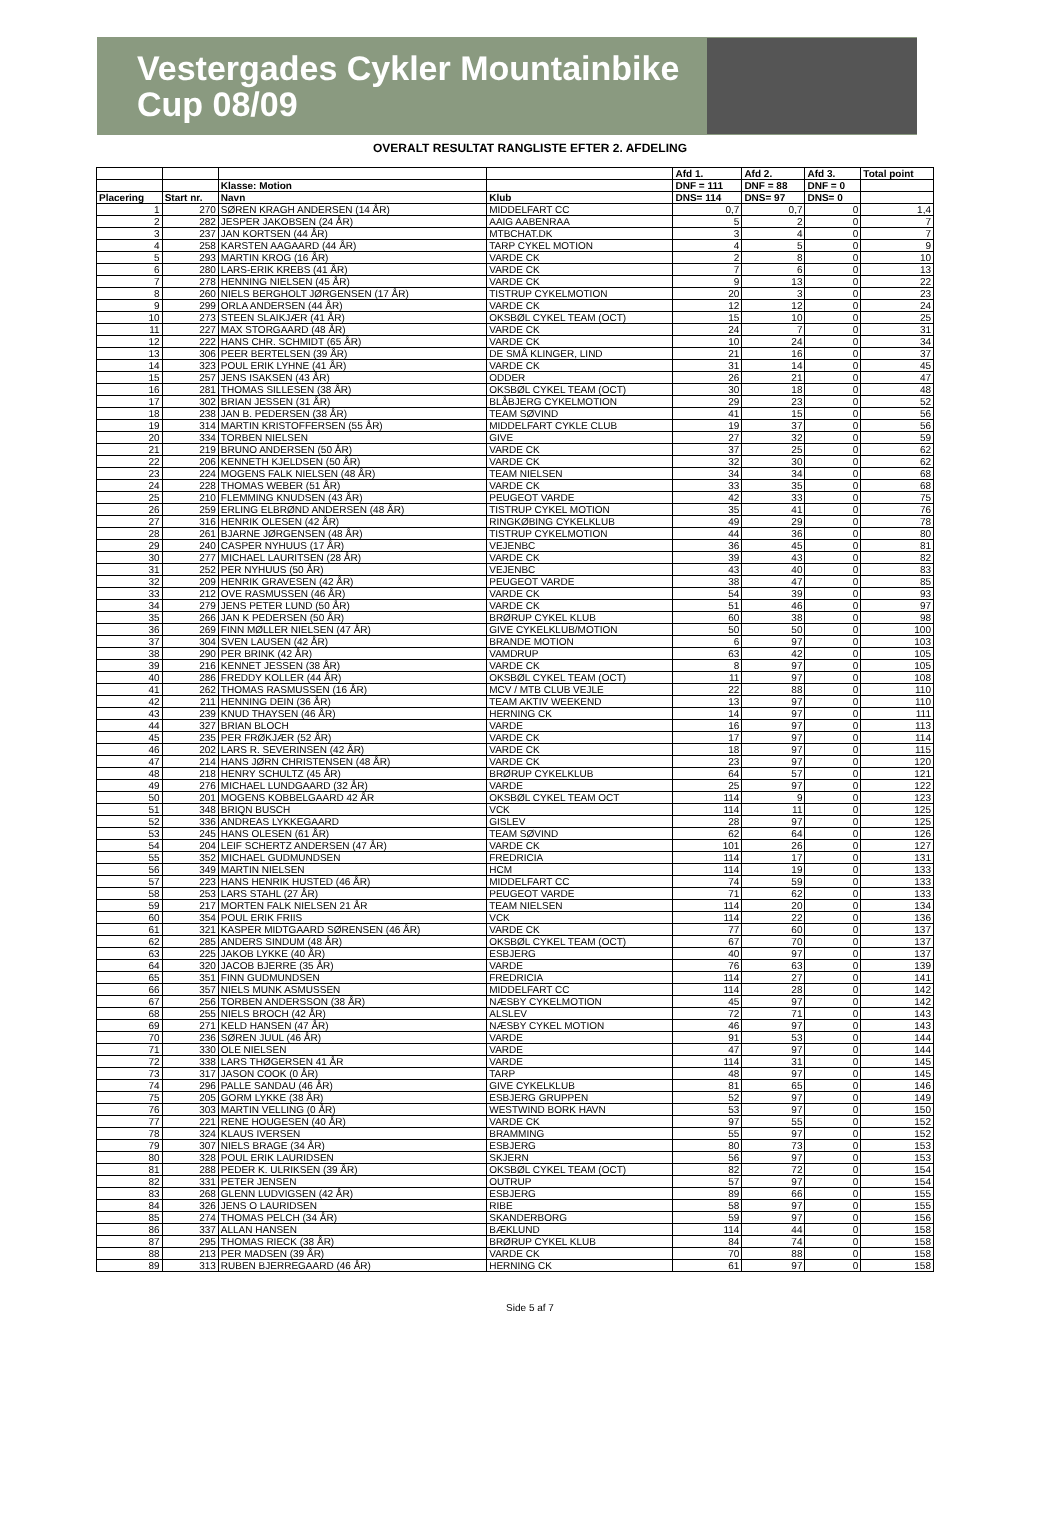Vestergades Cykler Mountainbike Cup 08/09
OVERALT RESULTAT RANGLISTE EFTER 2. AFDELING
| | | | | Afd 1. | Afd 2. | Afd 3. | Total point |
| --- | --- | --- | --- | --- | --- | --- | --- |
| | | Klasse: Motion | | DNF = 111 | DNF = 88 | DNF = 0 | |
| Placering | Start nr. | Navn | Klub | DNS= 114 | DNS= 97 | DNS= 0 | |
| 1 | 270 | SØREN KRAGH ANDERSEN (14 ÅR) | MIDDELFART CC | 0,7 | 0,7 | 0 | 1,4 |
| 2 | 282 | JESPER JAKOBSEN (24 ÅR) | AAIG AABENRAA | 5 | 2 | 0 | 7 |
| 3 | 237 | JAN KORTSEN (44 ÅR) | MTBCHAT.DK | 3 | 4 | 0 | 7 |
| 4 | 258 | KARSTEN AAGAARD (44 ÅR) | TARP CYKEL MOTION | 4 | 5 | 0 | 9 |
| 5 | 293 | MARTIN KROG (16 ÅR) | VARDE CK | 2 | 8 | 0 | 10 |
| 6 | 280 | LARS-ERIK KREBS (41 ÅR) | VARDE CK | 7 | 6 | 0 | 13 |
| 7 | 278 | HENNING NIELSEN (45 ÅR) | VARDE CK | 9 | 13 | 0 | 22 |
| 8 | 260 | NIELS BERGHOLT JØRGENSEN (17 ÅR) | TISTRUP CYKELMOTION | 20 | 3 | 0 | 23 |
| 9 | 299 | ORLA ANDERSEN (44 ÅR) | VARDE CK | 12 | 12 | 0 | 24 |
| 10 | 273 | STEEN SLAIKJÆR (41 ÅR) | OKSBØL CYKEL TEAM (OCT) | 15 | 10 | 0 | 25 |
| 11 | 227 | MAX STORGAARD (48 ÅR) | VARDE CK | 24 | 7 | 0 | 31 |
| 12 | 222 | HANS CHR. SCHMIDT (65 ÅR) | VARDE CK | 10 | 24 | 0 | 34 |
| 13 | 306 | PEER BERTELSEN (39 ÅR) | DE SMÅ KLINGER, LIND | 21 | 16 | 0 | 37 |
| 14 | 323 | POUL ERIK LYHNE (41 ÅR) | VARDE CK | 31 | 14 | 0 | 45 |
| 15 | 257 | JENS ISAKSEN (43 ÅR) | ODDER | 26 | 21 | 0 | 47 |
| 16 | 281 | THOMAS SILLESEN (38 ÅR) | OKSBØL CYKEL TEAM (OCT) | 30 | 18 | 0 | 48 |
| 17 | 302 | BRIAN JESSEN (31 ÅR) | BLÅBJERG CYKELMOTION | 29 | 23 | 0 | 52 |
| 18 | 238 | JAN B. PEDERSEN (38 ÅR) | TEAM SØVIND | 41 | 15 | 0 | 56 |
| 19 | 314 | MARTIN KRISTOFFERSEN (55 ÅR) | MIDDELFART CYKLE CLUB | 19 | 37 | 0 | 56 |
| 20 | 334 | TORBEN NIELSEN | GIVE | 27 | 32 | 0 | 59 |
| 21 | 219 | BRUNO ANDERSEN (50 ÅR) | VARDE CK | 37 | 25 | 0 | 62 |
| 22 | 206 | KENNETH KJELDSEN (50 ÅR) | VARDE CK | 32 | 30 | 0 | 62 |
| 23 | 224 | MOGENS FALK NIELSEN (48 ÅR) | TEAM NIELSEN | 34 | 34 | 0 | 68 |
| 24 | 228 | THOMAS WEBER (51 ÅR) | VARDE CK | 33 | 35 | 0 | 68 |
| 25 | 210 | FLEMMING KNUDSEN (43 ÅR) | PEUGEOT VARDE | 42 | 33 | 0 | 75 |
| 26 | 259 | ERLING ELBRØND ANDERSEN (48 ÅR) | TISTRUP CYKEL MOTION | 35 | 41 | 0 | 76 |
| 27 | 316 | HENRIK OLESEN (42 ÅR) | RINGKØBING CYKELKLUB | 49 | 29 | 0 | 78 |
| 28 | 261 | BJARNE JØRGENSEN (48 ÅR) | TISTRUP CYKELMOTION | 44 | 36 | 0 | 80 |
| 29 | 240 | CASPER NYHUUS (17 ÅR) | VEJENBC | 36 | 45 | 0 | 81 |
| 30 | 277 | MICHAEL LAURITSEN (28 ÅR) | VARDE CK | 39 | 43 | 0 | 82 |
| 31 | 252 | PER NYHUUS (50 ÅR) | VEJENBC | 43 | 40 | 0 | 83 |
| 32 | 209 | HENRIK GRAVESEN (42 ÅR) | PEUGEOT VARDE | 38 | 47 | 0 | 85 |
| 33 | 212 | OVE RASMUSSEN (46 ÅR) | VARDE CK | 54 | 39 | 0 | 93 |
| 34 | 279 | JENS PETER LUND (50 ÅR) | VARDE CK | 51 | 46 | 0 | 97 |
| 35 | 266 | JAN K PEDERSEN (50 ÅR) | BRØRUP CYKEL KLUB | 60 | 38 | 0 | 98 |
| 36 | 269 | FINN MØLLER NIELSEN (47 ÅR) | GIVE CYKELKLUB/MOTION | 50 | 50 | 0 | 100 |
| 37 | 304 | SVEN LAUSEN (42 ÅR) | BRANDE MOTION | 6 | 97 | 0 | 103 |
| 38 | 290 | PER BRINK (42 ÅR) | VAMDRUP | 63 | 42 | 0 | 105 |
| 39 | 216 | KENNET JESSEN (38 ÅR) | VARDE CK | 8 | 97 | 0 | 105 |
| 40 | 286 | FREDDY KOLLER (44 ÅR) | OKSBØL CYKEL TEAM (OCT) | 11 | 97 | 0 | 108 |
| 41 | 262 | THOMAS RASMUSSEN (16 ÅR) | MCV / MTB CLUB VEJLE | 22 | 88 | 0 | 110 |
| 42 | 211 | HENNING DEIN (36 ÅR) | TEAM AKTIV WEEKEND | 13 | 97 | 0 | 110 |
| 43 | 239 | KNUD THAYSEN (46 ÅR) | HERNING CK | 14 | 97 | 0 | 111 |
| 44 | 327 | BRIAN BLOCH | VARDE | 16 | 97 | 0 | 113 |
| 45 | 235 | PER FRØKJÆR (52 ÅR) | VARDE CK | 17 | 97 | 0 | 114 |
| 46 | 202 | LARS R. SEVERINSEN (42 ÅR) | VARDE CK | 18 | 97 | 0 | 115 |
| 47 | 214 | HANS JØRN CHRISTENSEN (48 ÅR) | VARDE CK | 23 | 97 | 0 | 120 |
| 48 | 218 | HENRY SCHULTZ (45 ÅR) | BRØRUP CYKELKLUB | 64 | 57 | 0 | 121 |
| 49 | 276 | MICHAEL LUNDGAARD (32 ÅR) | VARDE | 25 | 97 | 0 | 122 |
| 50 | 201 | MOGENS KOBBELGAARD 42 ÅR | OKSBØL CYKEL TEAM OCT | 114 | 9 | 0 | 123 |
| 51 | 348 | BRIQN BUSCH | VCK | 114 | 11 | 0 | 125 |
| 52 | 336 | ANDREAS LYKKEGAARD | GISLEV | 28 | 97 | 0 | 125 |
| 53 | 245 | HANS OLESEN (61 ÅR) | TEAM SØVIND | 62 | 64 | 0 | 126 |
| 54 | 204 | LEIF SCHERTZ ANDERSEN (47 ÅR) | VARDE CK | 101 | 26 | 0 | 127 |
| 55 | 352 | MICHAEL GUDMUNDSEN | FREDRICIA | 114 | 17 | 0 | 131 |
| 56 | 349 | MARTIN NIELSEN | HCM | 114 | 19 | 0 | 133 |
| 57 | 223 | HANS HENRIK HUSTED (46 ÅR) | MIDDELFART CC | 74 | 59 | 0 | 133 |
| 58 | 253 | LARS STAHL (27 ÅR) | PEUGEOT VARDE | 71 | 62 | 0 | 133 |
| 59 | 217 | MORTEN FALK NIELSEN 21 ÅR | TEAM NIELSEN | 114 | 20 | 0 | 134 |
| 60 | 354 | POUL ERIK FRIIS | VCK | 114 | 22 | 0 | 136 |
| 61 | 321 | KASPER MIDTGAARD SØRENSEN (46 ÅR) | VARDE CK | 77 | 60 | 0 | 137 |
| 62 | 285 | ANDERS SINDUM (48 ÅR) | OKSBØL CYKEL TEAM (OCT) | 67 | 70 | 0 | 137 |
| 63 | 225 | JAKOB LYKKE (40 ÅR) | ESBJERG | 40 | 97 | 0 | 137 |
| 64 | 320 | JACOB BJERRE (35 ÅR) | VARDE | 76 | 63 | 0 | 139 |
| 65 | 351 | FINN GUDMUNDSEN | FREDRICIA | 114 | 27 | 0 | 141 |
| 66 | 357 | NIELS MUNK ASMUSSEN | MIDDELFART CC | 114 | 28 | 0 | 142 |
| 67 | 256 | TORBEN ANDERSSON (38 ÅR) | NÆSBY CYKELMOTION | 45 | 97 | 0 | 142 |
| 68 | 255 | NIELS BROCH (42 ÅR) | ALSLEV | 72 | 71 | 0 | 143 |
| 69 | 271 | KELD HANSEN (47 ÅR) | NÆSBY CYKEL MOTION | 46 | 97 | 0 | 143 |
| 70 | 236 | SØREN JUUL (46 ÅR) | VARDE | 91 | 53 | 0 | 144 |
| 71 | 330 | OLE NIELSEN | VARDE | 47 | 97 | 0 | 144 |
| 72 | 338 | LARS THØGERSEN 41 ÅR | VARDE | 114 | 31 | 0 | 145 |
| 73 | 317 | JASON COOK (0 ÅR) | TARP | 48 | 97 | 0 | 145 |
| 74 | 296 | PALLE SANDAU (46 ÅR) | GIVE CYKELKLUB | 81 | 65 | 0 | 146 |
| 75 | 205 | GORM LYKKE (38 ÅR) | ESBJERG GRUPPEN | 52 | 97 | 0 | 149 |
| 76 | 303 | MARTIN VELLING (0 ÅR) | WESTWIND BORK HAVN | 53 | 97 | 0 | 150 |
| 77 | 221 | RENE HOUGESEN (40 ÅR) | VARDE CK | 97 | 55 | 0 | 152 |
| 78 | 324 | KLAUS IVERSEN | BRAMMING | 55 | 97 | 0 | 152 |
| 79 | 307 | NIELS BRAGE (34 ÅR) | ESBJERG | 80 | 73 | 0 | 153 |
| 80 | 328 | POUL ERIK LAURIDSEN | SKJERN | 56 | 97 | 0 | 153 |
| 81 | 288 | PEDER K. ULRIKSEN (39 ÅR) | OKSBØL CYKEL TEAM (OCT) | 82 | 72 | 0 | 154 |
| 82 | 331 | PETER JENSEN | OUTRUP | 57 | 97 | 0 | 154 |
| 83 | 268 | GLENN LUDVIGSEN (42 ÅR) | ESBJERG | 89 | 66 | 0 | 155 |
| 84 | 326 | JENS O LAURIDSEN | RIBE | 58 | 97 | 0 | 155 |
| 85 | 274 | THOMAS PELCH (34 ÅR) | SKANDERBORG | 59 | 97 | 0 | 156 |
| 86 | 337 | ALLAN HANSEN | BÆKLUND | 114 | 44 | 0 | 158 |
| 87 | 295 | THOMAS RIECK (38 ÅR) | BRØRUP CYKEL KLUB | 84 | 74 | 0 | 158 |
| 88 | 213 | PER MADSEN (39 ÅR) | VARDE CK | 70 | 88 | 0 | 158 |
| 89 | 313 | RUBEN BJERREGAARD (46 ÅR) | HERNING CK | 61 | 97 | 0 | 158 |
Side 5 af 7